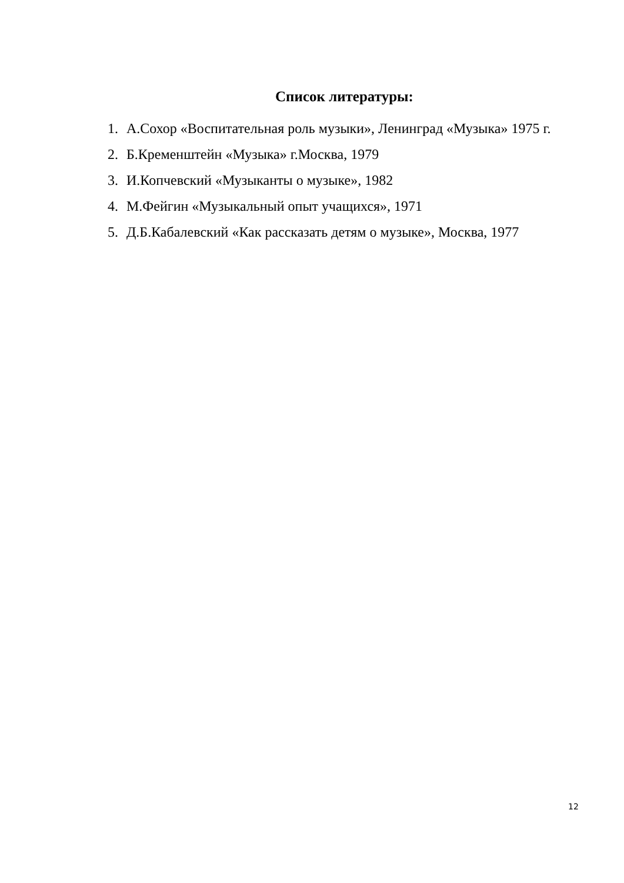Список литературы:
1. А.Сохор «Воспитательная роль музыки», Ленинград «Музыка» 1975 г.
2. Б.Кременштейн «Музыка» г.Москва, 1979
3. И.Копчевский «Музыканты о музыке», 1982
4. М.Фейгин «Музыкальный опыт учащихся», 1971
5. Д.Б.Кабалевский «Как рассказать детям о музыке», Москва, 1977
12